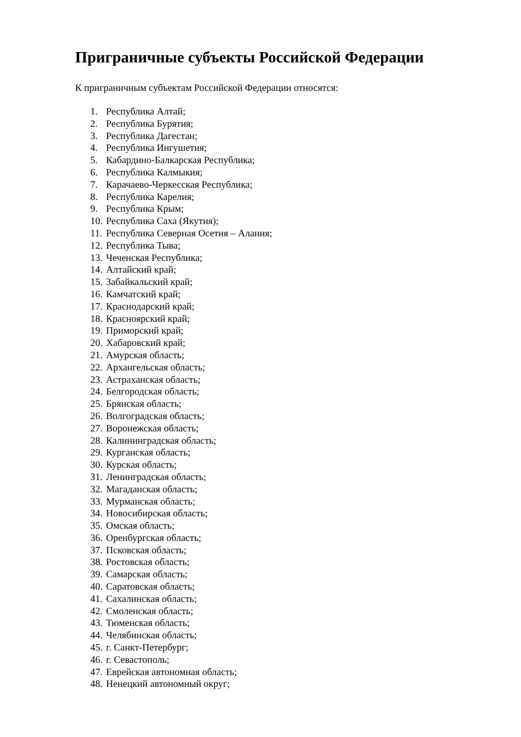Приграничные субъекты Российской Федерации
К приграничным субъектам Российской Федерации относятся:
1. Республика Алтай;
2. Республика Бурятия;
3. Республика Дагестан;
4. Республика Ингушетия;
5. Кабардино-Балкарская Республика;
6. Республика Калмыкия;
7. Карачаево-Черкесская Республика;
8. Республика Карелия;
9. Республика Крым;
10. Республика Саха (Якутия);
11. Республика Северная Осетия – Алания;
12. Республика Тыва;
13. Чеченская Республика;
14. Алтайский край;
15. Забайкальский край;
16. Камчатский край;
17. Краснодарский край;
18. Красноярский край;
19. Приморский край;
20. Хабаровский край;
21. Амурская область;
22. Архангельская область;
23. Астраханская область;
24. Белгородская область;
25. Брянская область;
26. Волгоградская область;
27. Воронежская область;
28. Калининградская область;
29. Курганская область;
30. Курская область;
31. Ленинградская область;
32. Магаданская область;
33. Мурманская область;
34. Новосибирская область;
35. Омская область;
36. Оренбургская область;
37. Псковская область;
38. Ростовская область;
39. Самарская область;
40. Саратовская область;
41. Сахалинская область;
42. Смоленская область;
43. Тюменская область;
44. Челябинская область;
45. г. Санкт-Петербург;
46. г. Севастополь;
47. Еврейская автономная область;
48. Ненецкий автономный округ;